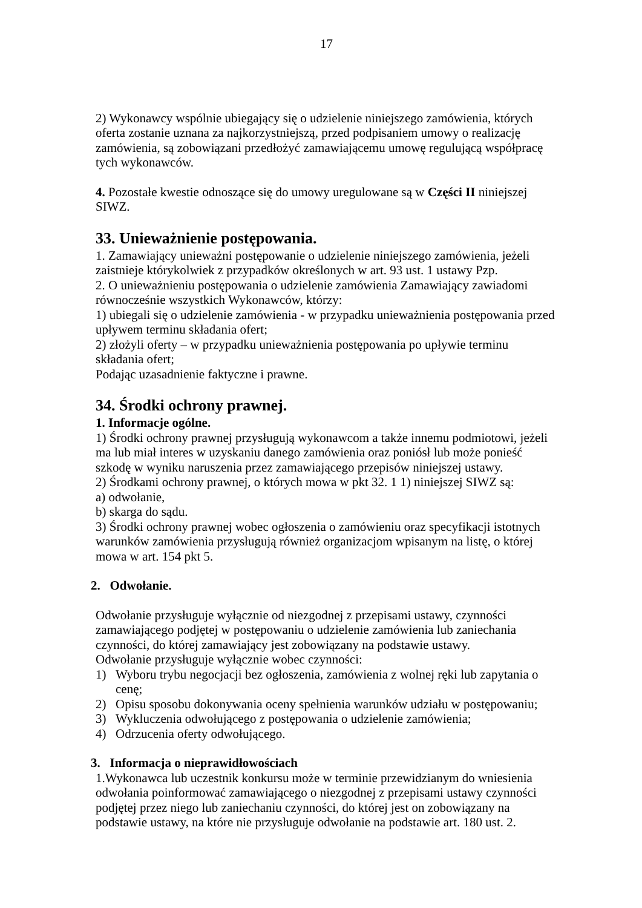17
2) Wykonawcy wspólnie ubiegający się o udzielenie niniejszego zamówienia, których oferta zostanie uznana za najkorzystniejszą, przed podpisaniem umowy o realizację zamówienia, są zobowiązani przedłożyć zamawiającemu umowę regulującą współpracę tych wykonawców.
4. Pozostałe kwestie odnoszące się do umowy uregulowane są w Części II niniejszej SIWZ.
33. Unieważnienie postępowania.
1. Zamawiający unieważni postępowanie o udzielenie niniejszego zamówienia, jeżeli zaistnieje którykolwiek z przypadków określonych w art. 93 ust. 1 ustawy Pzp.
2. O unieważnieniu postępowania o udzielenie zamówienia Zamawiający zawiadomi równocześnie wszystkich Wykonawców, którzy:
1) ubiegali się o udzielenie zamówienia - w przypadku unieważnienia postępowania przed upływem terminu składania ofert;
2) złożyli oferty – w przypadku unieważnienia postępowania po upływie terminu składania ofert;
Podając uzasadnienie faktyczne i prawne.
34. Środki ochrony prawnej.
1. Informacje ogólne.
1) Środki ochrony prawnej przysługują wykonawcom a także innemu podmiotowi, jeżeli ma lub miał interes w uzyskaniu danego zamówienia oraz poniósł lub może ponieść szkodę w wyniku naruszenia przez zamawiającego przepisów niniejszej ustawy.
2) Środkami ochrony prawnej, o których mowa w pkt 32. 1 1) niniejszej SIWZ są:
a) odwołanie,
b) skarga do sądu.
3) Środki ochrony prawnej wobec ogłoszenia o zamówieniu oraz specyfikacji istotnych warunków zamówienia przysługują również organizacjom wpisanym na listę, o której mowa w art. 154 pkt 5.
2. Odwołanie.
Odwołanie przysługuje wyłącznie od niezgodnej z przepisami ustawy, czynności zamawiającego podjętej w postępowaniu o udzielenie zamówienia lub zaniechania czynności, do której zamawiający jest zobowiązany na podstawie ustawy.
Odwołanie przysługuje wyłącznie wobec czynności:
1) Wyboru trybu negocjacji bez ogłoszenia, zamówienia z wolnej ręki lub zapytania o cenę;
2) Opisu sposobu dokonywania oceny spełnienia warunków udziału w postępowaniu;
3) Wykluczenia odwołującego z postępowania o udzielenie zamówienia;
4) Odrzucenia oferty odwołującego.
3. Informacja o nieprawidłowościach
1.Wykonawca lub uczestnik konkursu może w terminie przewidzianym do wniesienia odwołania poinformować zamawiającego o niezgodnej z przepisami ustawy czynności podjętej przez niego lub zaniechaniu czynności, do której jest on zobowiązany na podstawie ustawy, na które nie przysługuje odwołanie na podstawie art. 180 ust. 2.